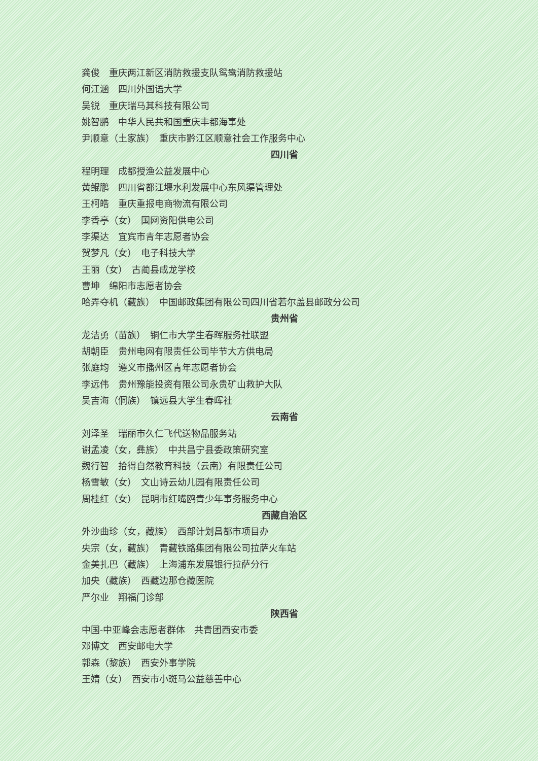龚俊　重庆两江新区消防救援支队鸳鸯消防救援站
何江涵　四川外国语大学
吴锐　重庆瑞马其科技有限公司
姚智鹏　中华人民共和国重庆丰都海事处
尹顺意（土家族）　重庆市黔江区顺意社会工作服务中心
四川省
程明理　成都授渔公益发展中心
黄鲲鹏　四川省都江堰水利发展中心东风渠管理处
王柯皓　重庆重报电商物流有限公司
李香亭（女）　国网资阳供电公司
李渠达　宜宾市青年志愿者协会
贺梦凡（女）　电子科技大学
王丽（女）　古蔺县成龙学校
曹坤　绵阳市志愿者协会
哈弄夺机（藏族）　中国邮政集团有限公司四川省若尔盖县邮政分公司
贵州省
龙洁勇（苗族）　铜仁市大学生春晖服务社联盟
胡朝臣　贵州电网有限责任公司毕节大方供电局
张庭均　遵义市播州区青年志愿者协会
李远伟　贵州豫能投资有限公司永贵矿山救护大队
吴吉海（侗族）　镇远县大学生春晖社
云南省
刘泽圣　瑞丽市久仁飞代送物品服务站
谢孟凌（女，彝族）　中共昌宁县委政策研究室
魏行智　拾得自然教育科技（云南）有限责任公司
杨雪敏（女）　文山诗云幼儿园有限责任公司
周桂红（女）　昆明市红嘴鸥青少年事务服务中心
西藏自治区
外沙曲珍（女，藏族）　西部计划昌都市项目办
央宗（女，藏族）　青藏铁路集团有限公司拉萨火车站
金美扎巴（藏族）　上海浦东发展银行拉萨分行
加央（藏族）　西藏边那仓藏医院
严尔业　翔福门诊部
陕西省
中国-中亚峰会志愿者群体　共青团西安市委
邓博文　西安邮电大学
郭森（黎族）　西安外事学院
王婧（女）　西安市小斑马公益慈善中心